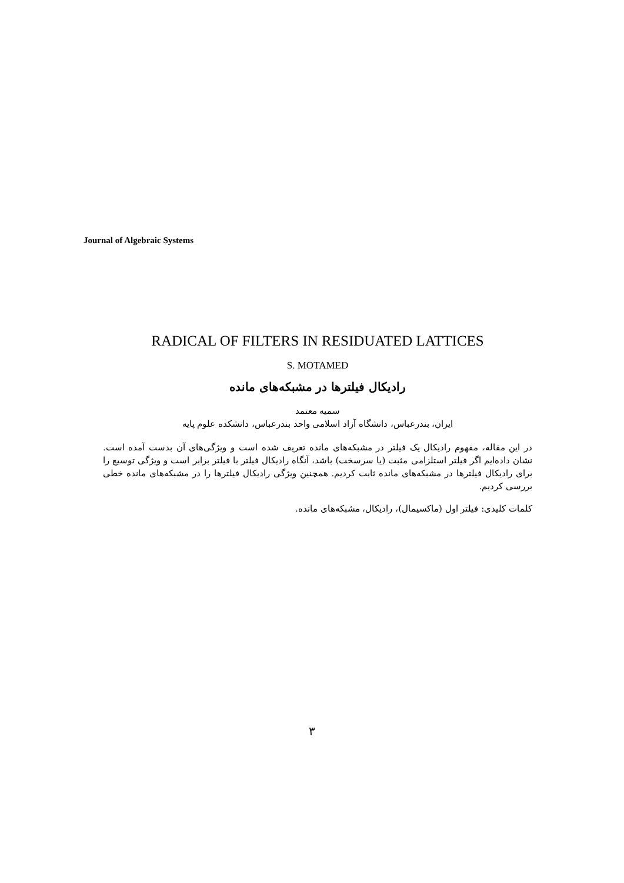Journal of Algebraic Systems
RADICAL OF FILTERS IN RESIDUATED LATTICES
S. MOTAMED
رادیکال فیلترها در مشبکه‌های مانده
سمیه معتمد
ایران، بندرعباس، دانشگاه آزاد اسلامی واحد بندرعباس، دانشکده علوم پایه
در این مقاله، مفهوم رادیکال یک فیلتر در مشبکه‌های مانده تعریف شده است و ویژگی‌های آن بدست آمده است. نشان داده‌ایم اگر فیلتر استلزامی مثبت (یا سرسخت) باشد، آنگاه رادیکال فیلتر با فیلتر برابر است و ویژگی توسیع را برای رادیکال فیلترها در مشبکه‌های مانده ثابت کردیم. همچنین ویژگی رادیکال فیلترها را در مشبکه‌های مانده خطی بررسی کردیم.
کلمات کلیدی: فیلتر اول (ماکسیمال)، رادیکال، مشبکه‌های مانده.
۳